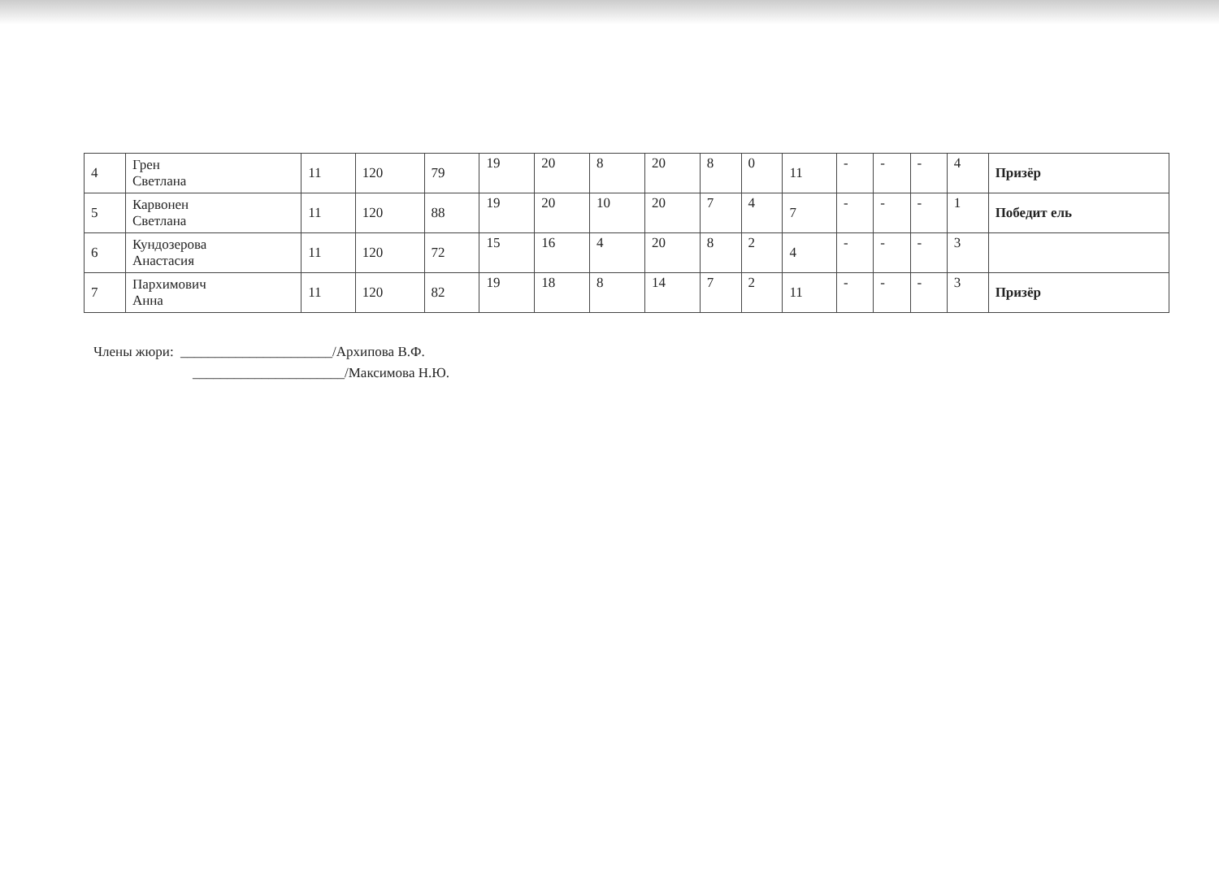| 4 | Грен Светлана | 11 | 120 | 79 | 19 | 20 | 8 | 20 | 8 | 0 | 11 | - | - | - | 4 | Призёр |
| 5 | Карвонен Светлана | 11 | 120 | 88 | 19 | 20 | 10 | 20 | 7 | 4 | 7 | - | - | - | 1 | Победит ель |
| 6 | Кундозерова Анастасия | 11 | 120 | 72 | 15 | 16 | 4 | 20 | 8 | 2 | 4 | - | - | - | 3 | |
| 7 | Пархимович Анна | 11 | 120 | 82 | 19 | 18 | 8 | 14 | 7 | 2 | 11 | - | - | - | 3 | Призёр |
Члены жюри: ______________________/Архипова В.Ф.
______________________/Максимова Н.Ю.